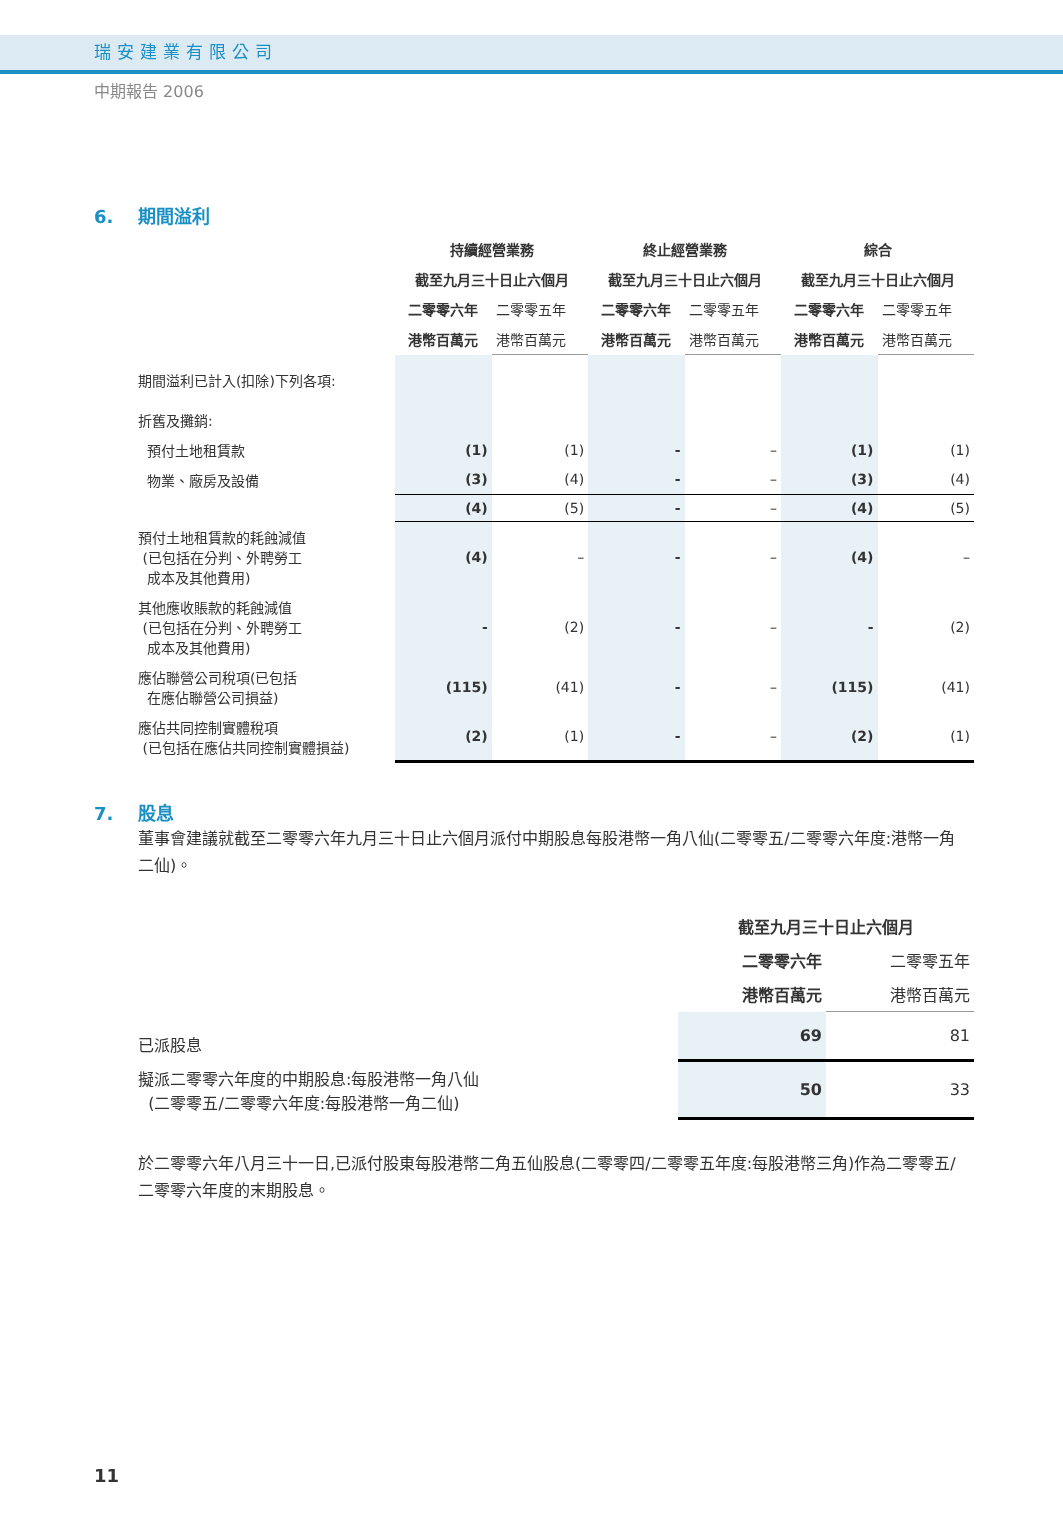瑞安建業有限公司
中期報告 2006
6. 期間溢利
| | 持續經營業務 | | 終止經營業務 | | 綜合 | |
| --- | --- | --- | --- | --- | --- | --- |
| | 截至九月三十日止六個月 | | 截至九月三十日止六個月 | | 截至九月三十日止六個月 | |
| | 二零零六年 | 二零零五年 | 二零零六年 | 二零零五年 | 二零零六年 | 二零零五年 |
| | 港幣百萬元 | 港幣百萬元 | 港幣百萬元 | 港幣百萬元 | 港幣百萬元 | 港幣百萬元 |
| 期間溢利已計入(扣除)下列各項: | | | | | | |
| 折舊及攤銷: | | | | | | |
| 預付土地租賃款 | (1) | (1) | - | – | (1) | (1) |
| 物業、廠房及設備 | (3) | (4) | - | – | (3) | (4) |
| | (4) | (5) | - | – | (4) | (5) |
| 預付土地租賃款的耗蝕減值 (已包括在分判、外聘勞工 成本及其他費用) | (4) | – | - | – | (4) | – |
| 其他應收賬款的耗蝕減值 (已包括在分判、外聘勞工 成本及其他費用) | - | (2) | - | – | - | (2) |
| 應佔聯營公司稅項(已包括 在應佔聯營公司損益) | (115) | (41) | - | – | (115) | (41) |
| 應佔共同控制實體稅項 (已包括在應佔共同控制實體損益) | (2) | (1) | - | – | (2) | (1) |
7. 股息
董事會建議就截至二零零六年九月三十日止六個月派付中期股息每股港幣一角八仙(二零零五/二零零六年度:港幣一角二仙)。
| | 截至九月三十日止六個月 | |
| --- | --- | --- |
| | 二零零六年 | 二零零五年 |
| | 港幣百萬元 | 港幣百萬元 |
| 已派股息 | 69 | 81 |
| 擬派二零零六年度的中期股息:每股港幣一角八仙 (二零零五/二零零六年度:每股港幣一角二仙) | 50 | 33 |
於二零零六年八月三十一日,已派付股東每股港幣二角五仙股息(二零零四/二零零五年度:每股港幣三角)作為二零零五/二零零六年度的末期股息。
11